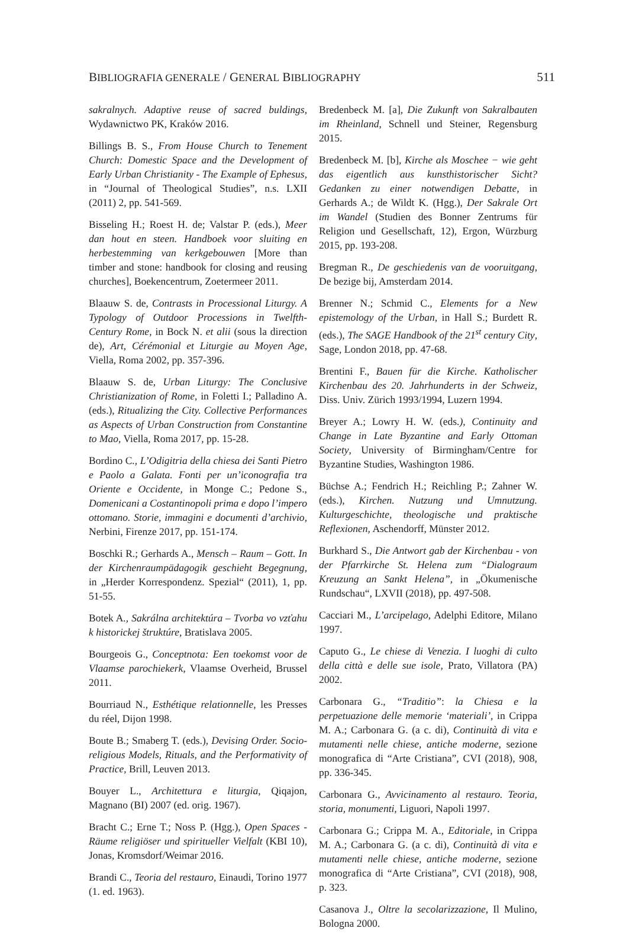BIBLIOGRAFIA GENERALE / GENERAL BIBLIOGRAPHY 511
sakralnych. Adaptive reuse of sacred buldings, Wydawnictwo PK, Kraków 2016.
Billings B. S., From House Church to Tenement Church: Domestic Space and the Development of Early Urban Christianity - The Example of Ephesus, in “Journal of Theological Studies”, n.s. LXII (2011) 2, pp. 541-569.
Bisseling H.; Roest H. de; Valstar P. (eds.), Meer dan hout en steen. Handboek voor sluiting en herbestemming van kerkgebouwen [More than timber and stone: handbook for closing and reusing churches], Boekencentrum, Zoetermeer 2011.
Blaauw S. de, Contrasts in Processional Liturgy. A Typology of Outdoor Processions in Twelfth-Century Rome, in Bock N. et alii (sous la direction de), Art, Cérémonial et Liturgie au Moyen Age, Viella, Roma 2002, pp. 357-396.
Blaauw S. de, Urban Liturgy: The Conclusive Christianization of Rome, in Foletti I.; Palladino A. (eds.), Ritualizing the City. Collective Performances as Aspects of Urban Construction from Constantine to Mao, Viella, Roma 2017, pp. 15-28.
Bordino C., L’Odigitria della chiesa dei Santi Pietro e Paolo a Galata. Fonti per un’iconografia tra Oriente e Occidente, in Monge C.; Pedone S., Domenicani a Costantinopoli prima e dopo l’impero ottomano. Storie, immagini e documenti d’archivio, Nerbini, Firenze 2017, pp. 151-174.
Boschki R.; Gerhards A., Mensch – Raum – Gott. In der Kirchenraumpädagogik geschieht Begegnung, in „Herder Korrespondenz. Spezial“ (2011), 1, pp. 51-55.
Botek A., Sakrálna architektúra – Tvorba vo vzťahu k historickej štruktúre, Bratislava 2005.
Bourgeois G., Conceptnota: Een toekomst voor de Vlaamse parochiekerk, Vlaamse Overheid, Brussel 2011.
Bourriaud N., Esthétique relationnelle, les Presses du réel, Dijon 1998.
Boute B.; Smaberg T. (eds.), Devising Order. Socio-religious Models, Rituals, and the Performativity of Practice, Brill, Leuven 2013.
Bouyer L., Architettura e liturgia, Qiqajon, Magnano (BI) 2007 (ed. orig. 1967).
Bracht C.; Erne T.; Noss P. (Hgg.), Open Spaces - Räume religiöser und spiritueller Vielfalt (KBI 10), Jonas, Kromsdorf/Weimar 2016.
Brandi C., Teoria del restauro, Einaudi, Torino 1977 (1. ed. 1963).
Bredenbeck M. [a], Die Zukunft von Sakralbauten im Rheinland, Schnell und Steiner, Regensburg 2015.
Bredenbeck M. [b], Kirche als Moschee − wie geht das eigentlich aus kunsthistorischer Sicht? Gedanken zu einer notwendigen Debatte, in Gerhards A.; de Wildt K. (Hgg.), Der Sakrale Ort im Wandel (Studien des Bonner Zentrums für Religion und Gesellschaft, 12), Ergon, Würzburg 2015, pp. 193-208.
Bregman R., De geschiedenis van de vooruitgang, De bezige bij, Amsterdam 2014.
Brenner N.; Schmid C., Elements for a New epistemology of the Urban, in Hall S.; Burdett R. (eds.), The SAGE Handbook of the 21<sup>st</sup> century City, Sage, London 2018, pp. 47-68.
Brentini F., Bauen für die Kirche. Katholischer Kirchenbau des 20. Jahrhunderts in der Schweiz, Diss. Univ. Zürich 1993/1994, Luzern 1994.
Breyer A.; Lowry H. W. (eds.), Continuity and Change in Late Byzantine and Early Ottoman Society, University of Birmingham/Centre for Byzantine Studies, Washington 1986.
Büchse A.; Fendrich H.; Reichling P.; Zahner W. (eds.), Kirchen. Nutzung und Umnutzung. Kulturgeschichte, theologische und praktische Reflexionen, Aschendorff, Münster 2012.
Burkhard S., Die Antwort gab der Kirchenbau - von der Pfarrkirche St. Helena zum “Dialograum Kreuzung an Sankt Helena”, in „Ökumenische Rundschau“, LXVII (2018), pp. 497-508.
Cacciari M., L’arcipelago, Adelphi Editore, Milano 1997.
Caputo G., Le chiese di Venezia. I luoghi di culto della città e delle sue isole, Prato, Villatora (PA) 2002.
Carbonara G., “Traditio”: la Chiesa e la perpetuazione delle memorie ‘materiali’, in Crippa M. A.; Carbonara G. (a c. di), Continuità di vita e mutamenti nelle chiese, antiche moderne, sezione monografica di “Arte Cristiana”, CVI (2018), 908, pp. 336-345.
Carbonara G., Avvicinamento al restauro. Teoria, storia, monumenti, Liguori, Napoli 1997.
Carbonara G.; Crippa M. A., Editoriale, in Crippa M. A.; Carbonara G. (a c. di), Continuità di vita e mutamenti nelle chiese, antiche moderne, sezione monografica di “Arte Cristiana”, CVI (2018), 908, p. 323.
Casanova J., Oltre la secolarizzazione, Il Mulino, Bologna 2000.